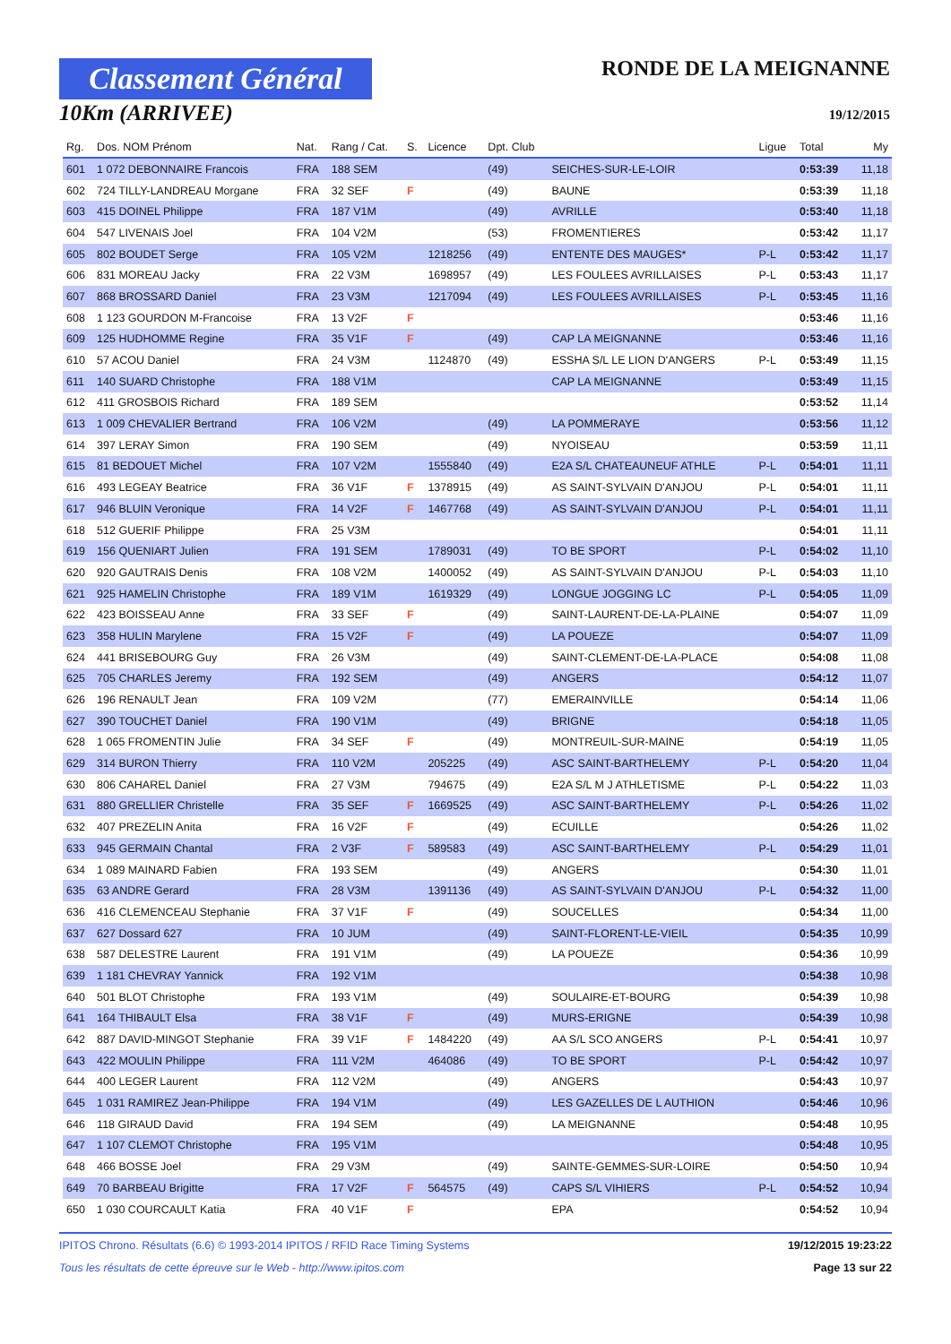Classement Général
10Km (ARRIVEE)
RONDE DE LA MEIGNANNE
19/12/2015
| Rg. | Dos. NOM Prénom | Nat. | Rang / Cat. | S. | Licence | Dpt. Club | | Ligue | Total | My |
| --- | --- | --- | --- | --- | --- | --- | --- | --- | --- | --- |
| 601 | 1 072 DEBONNAIRE Francois | FRA | 188 SEM | | | (49) | SEICHES-SUR-LE-LOIR | | 0:53:39 | 11,18 |
| 602 | 724 TILLY-LANDREAU Morgane | FRA | 32 SEF | F | | (49) | BAUNE | | 0:53:39 | 11,18 |
| 603 | 415 DOINEL Philippe | FRA | 187 V1M | | | (49) | AVRILLE | | 0:53:40 | 11,18 |
| 604 | 547 LIVENAIS Joel | FRA | 104 V2M | | | (53) | FROMENTIERES | | 0:53:42 | 11,17 |
| 605 | 802 BOUDET Serge | FRA | 105 V2M | | 1218256 | (49) | ENTENTE DES MAUGES* | P-L | 0:53:42 | 11,17 |
| 606 | 831 MOREAU Jacky | FRA | 22 V3M | | 1698957 | (49) | LES FOULEES AVRILLAISES | P-L | 0:53:43 | 11,17 |
| 607 | 868 BROSSARD Daniel | FRA | 23 V3M | | 1217094 | (49) | LES FOULEES AVRILLAISES | P-L | 0:53:45 | 11,16 |
| 608 | 1 123 GOURDON M-Francoise | FRA | 13 V2F | F | | | | | 0:53:46 | 11,16 |
| 609 | 125 HUDHOMME Regine | FRA | 35 V1F | F | | (49) | CAP LA MEIGNANNE | | 0:53:46 | 11,16 |
| 610 | 57 ACOU Daniel | FRA | 24 V3M | | 1124870 | (49) | ESSHA S/L LE LION D'ANGERS | P-L | 0:53:49 | 11,15 |
| 611 | 140 SUARD Christophe | FRA | 188 V1M | | | | CAP LA MEIGNANNE | | 0:53:49 | 11,15 |
| 612 | 411 GROSBOIS Richard | FRA | 189 SEM | | | | | | 0:53:52 | 11,14 |
| 613 | 1 009 CHEVALIER Bertrand | FRA | 106 V2M | | | (49) | LA POMMERAYE | | 0:53:56 | 11,12 |
| 614 | 397 LERAY Simon | FRA | 190 SEM | | | (49) | NYOISEAU | | 0:53:59 | 11,11 |
| 615 | 81 BEDOUET Michel | FRA | 107 V2M | | 1555840 | (49) | E2A S/L CHATEAUNEUF ATHLE | P-L | 0:54:01 | 11,11 |
| 616 | 493 LEGEAY Beatrice | FRA | 36 V1F | F | 1378915 | (49) | AS SAINT-SYLVAIN D'ANJOU | P-L | 0:54:01 | 11,11 |
| 617 | 946 BLUIN Veronique | FRA | 14 V2F | F | 1467768 | (49) | AS SAINT-SYLVAIN D'ANJOU | P-L | 0:54:01 | 11,11 |
| 618 | 512 GUERIF Philippe | FRA | 25 V3M | | | | | | 0:54:01 | 11,11 |
| 619 | 156 QUENIART Julien | FRA | 191 SEM | | 1789031 | (49) | TO BE SPORT | P-L | 0:54:02 | 11,10 |
| 620 | 920 GAUTRAIS Denis | FRA | 108 V2M | | 1400052 | (49) | AS SAINT-SYLVAIN D'ANJOU | P-L | 0:54:03 | 11,10 |
| 621 | 925 HAMELIN Christophe | FRA | 189 V1M | | 1619329 | (49) | LONGUE JOGGING LC | P-L | 0:54:05 | 11,09 |
| 622 | 423 BOISSEAU Anne | FRA | 33 SEF | F | | (49) | SAINT-LAURENT-DE-LA-PLAINE | | 0:54:07 | 11,09 |
| 623 | 358 HULIN Marylene | FRA | 15 V2F | F | | (49) | LA POUEZE | | 0:54:07 | 11,09 |
| 624 | 441 BRISEBOURG Guy | FRA | 26 V3M | | | (49) | SAINT-CLEMENT-DE-LA-PLACE | | 0:54:08 | 11,08 |
| 625 | 705 CHARLES Jeremy | FRA | 192 SEM | | | (49) | ANGERS | | 0:54:12 | 11,07 |
| 626 | 196 RENAULT Jean | FRA | 109 V2M | | | (77) | EMERAINVILLE | | 0:54:14 | 11,06 |
| 627 | 390 TOUCHET Daniel | FRA | 190 V1M | | | (49) | BRIGNE | | 0:54:18 | 11,05 |
| 628 | 1 065 FROMENTIN Julie | FRA | 34 SEF | F | | (49) | MONTREUIL-SUR-MAINE | | 0:54:19 | 11,05 |
| 629 | 314 BURON Thierry | FRA | 110 V2M | | 205225 | (49) | ASC SAINT-BARTHELEMY | P-L | 0:54:20 | 11,04 |
| 630 | 806 CAHAREL Daniel | FRA | 27 V3M | | 794675 | (49) | E2A S/L M J ATHLETISME | P-L | 0:54:22 | 11,03 |
| 631 | 880 GRELLIER Christelle | FRA | 35 SEF | F | 1669525 | (49) | ASC SAINT-BARTHELEMY | P-L | 0:54:26 | 11,02 |
| 632 | 407 PREZELIN Anita | FRA | 16 V2F | F | | (49) | ECUILLE | | 0:54:26 | 11,02 |
| 633 | 945 GERMAIN Chantal | FRA | 2 V3F | F | 589583 | (49) | ASC SAINT-BARTHELEMY | P-L | 0:54:29 | 11,01 |
| 634 | 1 089 MAINARD Fabien | FRA | 193 SEM | | | (49) | ANGERS | | 0:54:30 | 11,01 |
| 635 | 63 ANDRE Gerard | FRA | 28 V3M | | 1391136 | (49) | AS SAINT-SYLVAIN D'ANJOU | P-L | 0:54:32 | 11,00 |
| 636 | 416 CLEMENCEAU Stephanie | FRA | 37 V1F | F | | (49) | SOUCELLES | | 0:54:34 | 11,00 |
| 637 | 627 Dossard 627 | FRA | 10 JUM | | | (49) | SAINT-FLORENT-LE-VIEIL | | 0:54:35 | 10,99 |
| 638 | 587 DELESTRE Laurent | FRA | 191 V1M | | | (49) | LA POUEZE | | 0:54:36 | 10,99 |
| 639 | 1 181 CHEVRAY Yannick | FRA | 192 V1M | | | | | | 0:54:38 | 10,98 |
| 640 | 501 BLOT Christophe | FRA | 193 V1M | | | (49) | SOULAIRE-ET-BOURG | | 0:54:39 | 10,98 |
| 641 | 164 THIBAULT Elsa | FRA | 38 V1F | F | | (49) | MURS-ERIGNE | | 0:54:39 | 10,98 |
| 642 | 887 DAVID-MINGOT Stephanie | FRA | 39 V1F | F | 1484220 | (49) | AA S/L SCO ANGERS | P-L | 0:54:41 | 10,97 |
| 643 | 422 MOULIN Philippe | FRA | 111 V2M | | 464086 | (49) | TO BE SPORT | P-L | 0:54:42 | 10,97 |
| 644 | 400 LEGER Laurent | FRA | 112 V2M | | | (49) | ANGERS | | 0:54:43 | 10,97 |
| 645 | 1 031 RAMIREZ Jean-Philippe | FRA | 194 V1M | | | (49) | LES GAZELLES DE L AUTHION | | 0:54:46 | 10,96 |
| 646 | 118 GIRAUD David | FRA | 194 SEM | | | (49) | LA MEIGNANNE | | 0:54:48 | 10,95 |
| 647 | 1 107 CLEMOT Christophe | FRA | 195 V1M | | | | | | 0:54:48 | 10,95 |
| 648 | 466 BOSSE Joel | FRA | 29 V3M | | | (49) | SAINTE-GEMMES-SUR-LOIRE | | 0:54:50 | 10,94 |
| 649 | 70 BARBEAU Brigitte | FRA | 17 V2F | F | 564575 | (49) | CAPS S/L VIHIERS | P-L | 0:54:52 | 10,94 |
| 650 | 1 030 COURCAULT Katia | FRA | 40 V1F | F | | | EPA | | 0:54:52 | 10,94 |
IPITOS Chrono. Résultats (6.6) © 1993-2014 IPITOS / RFID Race Timing Systems 19/12/2015 19:23:22
Tous les résultats de cette épreuve sur le Web - http://www.ipitos.com Page 13 sur 22